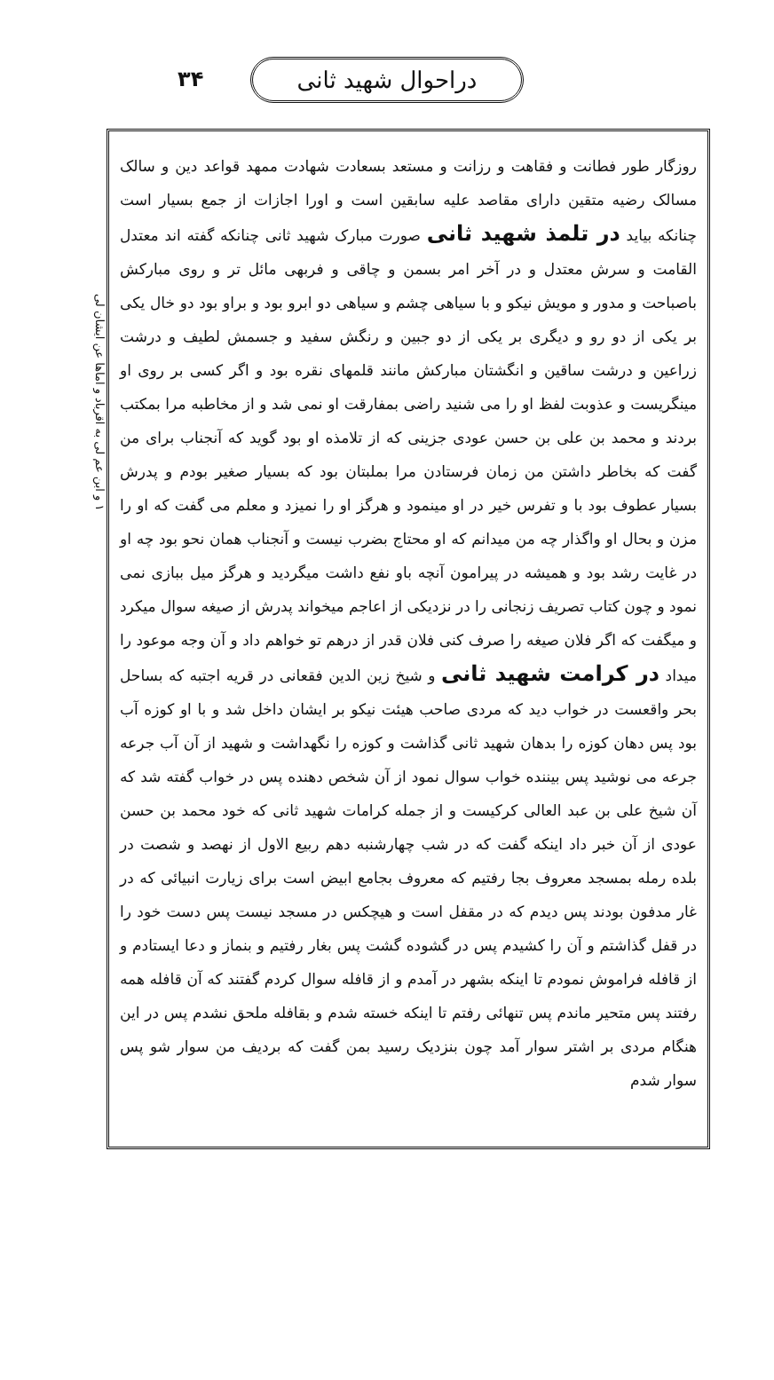۳۴
دراحوال شهید ثانی
۱ و ابن عم لی به اقرباد و اماها عن ایشان لی
روزگار طور فطانت و فقاهت و رزانت و مستعد بسعادت شهادت ممهد قواعد دین و سالک مسالک رضیه متقین دارای مقاصد علیه سابقین است و اورا اجازات از جمع بسیار است چنانکه بیاید در تلمذ شهید ثانی صورت مبارک شهید ثانی چنانکه گفته اند معتدل القامت و سرش معتدل و در آخر امر بسمن و چاقی و فربهی مائل تر و روی مبارکش باصباحت و مدور و مویش نیکو و با سیاهی چشم و سیاهی دو ابرو بود و براو بود دو خال یکی بر یکی از دو رو و دیگری بر یکی از دو جبین و رنگش سفید و جسمش لطیف و درشت زراعین و درشت ساقین و انگشتان مبارکش مانند قلمهای نقره بود و اگر کسی بر روی او مینگریست و عذوبت لفظ او را می شنید راضی بمفارقت او نمی شد و از مخاطبه مرا بمکتب بردند و محمد بن علی بن حسن عودی جزینی که از تلامذه او بود گوید که آنجناب برای من گفت که بخاطر داشتن من زمان فرستادن مرا بملبتان بود که بسیار صغیر بودم و پدرش بسیار عطوف بود با و تفرس خیر در او مینمود و هرگز او را نمیزد و معلم می گفت که او را مزن و بحال او واگذار چه من میدانم که او محتاج بضرب نیست و آنجناب همان نحو بود چه او در غایت رشد بود و همیشه در پیرامون آنچه باو نفع داشت میگردید و هرگز میل ببازی نمی نمود و چون کتاب تصریف زنجانی را در نزدیکی از اعاجم میخواند پدرش از صیغه سوال میکرد و میگفت که اگر فلان صیغه را صرف کنی فلان قدر از درهم تو خواهم داد و آن وجه موعود را میداد در کرامت شهید ثانی و شیخ زین الدین فقعانی در قریه اجتبه که بساحل بحر واقعست در خواب دید که مردی صاحب هیئت نیکو بر ایشان داخل شد و با او کوزه آب بود پس دهان کوزه را بدهان شهید ثانی گذاشت و کوزه را نگهداشت و شهید از آن آب جرعه جرعه می نوشید پس بیننده خواب سوال نمود از آن شخص دهنده پس در خواب گفته شد که آن شیخ علی بن عبد العالی کرکیست و از جمله کرامات شهید ثانی که خود محمد بن حسن عودی از آن خبر داد اینکه گفت که در شب چهارشنبه دهم ربیع الاول از نهصد و شصت در بلده رمله بمسجد معروف بجا رفتیم که معروف بجامع ابیض است برای زیارت انبیائی که در غار مدفون بودند پس دیدم که در مقفل است و هیچکس در مسجد نیست پس دست خود را در قفل گذاشتم و آن را کشیدم پس در گشوده گشت پس بغار رفتیم و بنماز و دعا ایستادم و از قافله فراموش نمودم تا اینکه بشهر در آمدم و از قافله سوال کردم گفتند که آن قافله همه رفتند پس متحیر ماندم پس تنهائی رفتم تا اینکه خسته شدم و بقافله ملحق نشدم پس در این هنگام مردی بر اشتر سوار آمد چون بنزدیک رسید بمن گفت که بردیف من سوار شو پس سوار شدم